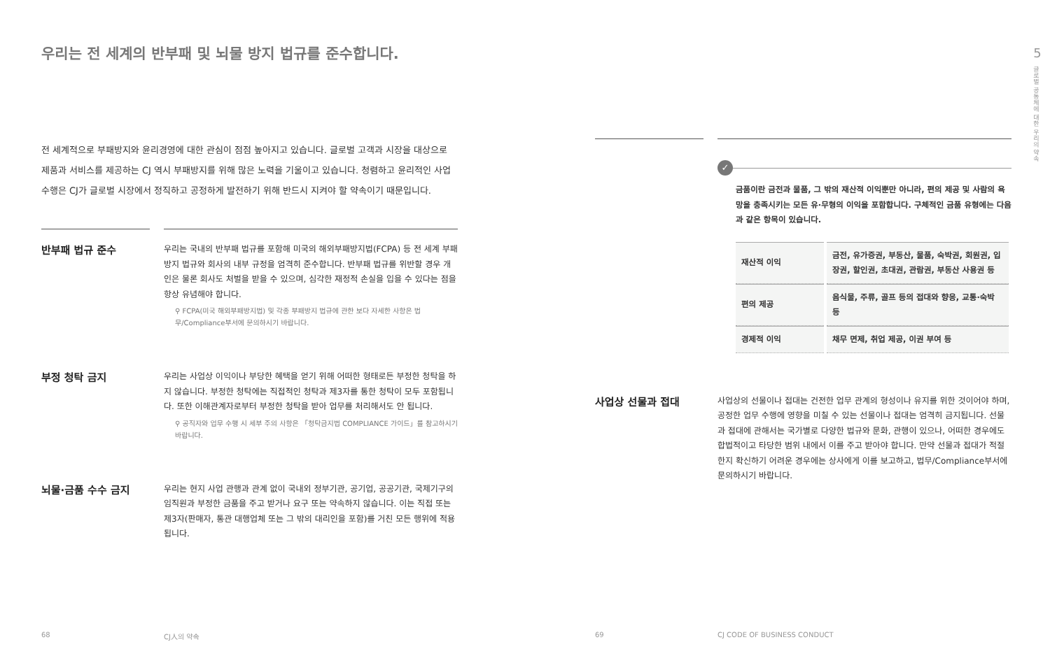우리는 전 세계의 반부패 및 뇌물 방지 법규를 준수합니다.
전 세계적으로 부패방지와 윤리경영에 대한 관심이 점점 높아지고 있습니다. 글로벌 고객과 시장을 대상으로 제품과 서비스를 제공하는 CJ 역시 부패방지를 위해 많은 노력을 기울이고 있습니다. 청렴하고 윤리적인 사업 수행은 CJ가 글로벌 시장에서 정직하고 공정하게 발전하기 위해 반드시 지켜야 할 약속이기 때문입니다.
반부패 법규 준수
우리는 국내의 반부패 법규를 포함해 미국의 해외부패방지법(FCPA) 등 전 세계 부패방지 법규와 회사의 내부 규정을 엄격히 준수합니다. 반부패 법규를 위반할 경우 개인은 물론 회사도 처벌을 받을 수 있으며, 심각한 재정적 손실을 입을 수 있다는 점을 항상 유념해야 합니다.
⚲ FCPA(미국 해외부패방지법) 및 각종 부패방지 법규에 관한 보다 자세한 사항은 법무/Compliance부서에 문의하시기 바랍니다.
부정 청탁 금지
우리는 사업상 이익이나 부당한 혜택을 얻기 위해 어떠한 형태로든 부정한 청탁을 하지 않습니다. 부정한 청탁에는 직접적인 청탁과 제3자를 통한 청탁이 모두 포함됩니다. 또한 이해관계자로부터 부정한 청탁을 받아 업무를 처리해서도 안 됩니다.
⚲ 공직자와 업무 수행 시 세부 주의 사항은 「청탁금지법 COMPLIANCE 가이드」를 참고하시기 바랍니다.
뇌물·금품 수수 금지
우리는 현지 사업 관행과 관계 없이 국내외 정부기관, 공기업, 공공기관, 국제기구의 임직원과 부정한 금품을 주고 받거나 요구 또는 약속하지 않습니다. 이는 직접 또는 제3자(판매자, 통관 대행업체 또는 그 밖의 대리인을 포함)를 거친 모든 행위에 적용됩니다.
✓
금품이란 금전과 물품, 그 밖의 재산적 이익뿐만 아니라, 편의 제공 및 사람의 욕망을 충족시키는 모든 유·무형의 이익을 포함합니다. 구체적인 금품 유형에는 다음과 같은 항목이 있습니다.
| 재산적 이익 | 금전, 유가증권, 부동산, 물품, 숙박권, 회원권, 입장권, 할인권, 초대권, 관람권, 부동산 사용권 등 |
| 편의 제공 | 음식물, 주류, 골프 등의 접대와 향응, 교통·숙박 등 |
| 경제적 이익 | 채무 면제, 취업 제공, 이권 부여 등 |
사업상 선물과 접대
사업상의 선물이나 접대는 건전한 업무 관계의 형성이나 유지를 위한 것이어야 하며, 공정한 업무 수행에 영향을 미칠 수 있는 선물이나 접대는 엄격히 금지됩니다. 선물과 접대에 관해서는 국가별로 다양한 법규와 문화, 관행이 있으나, 어떠한 경우에도 합법적이고 타당한 범위 내에서 이를 주고 받아야 합니다. 만약 선물과 접대가 적절한지 확신하기 어려운 경우에는 상사에게 이를 보고하고, 법무/Compliance부서에 문의하시기 바랍니다.
5
글로벌 공동체에 대한 우리의 약속
68 CJ人의 약속 69 CJ CODE OF BUSINESS CONDUCT